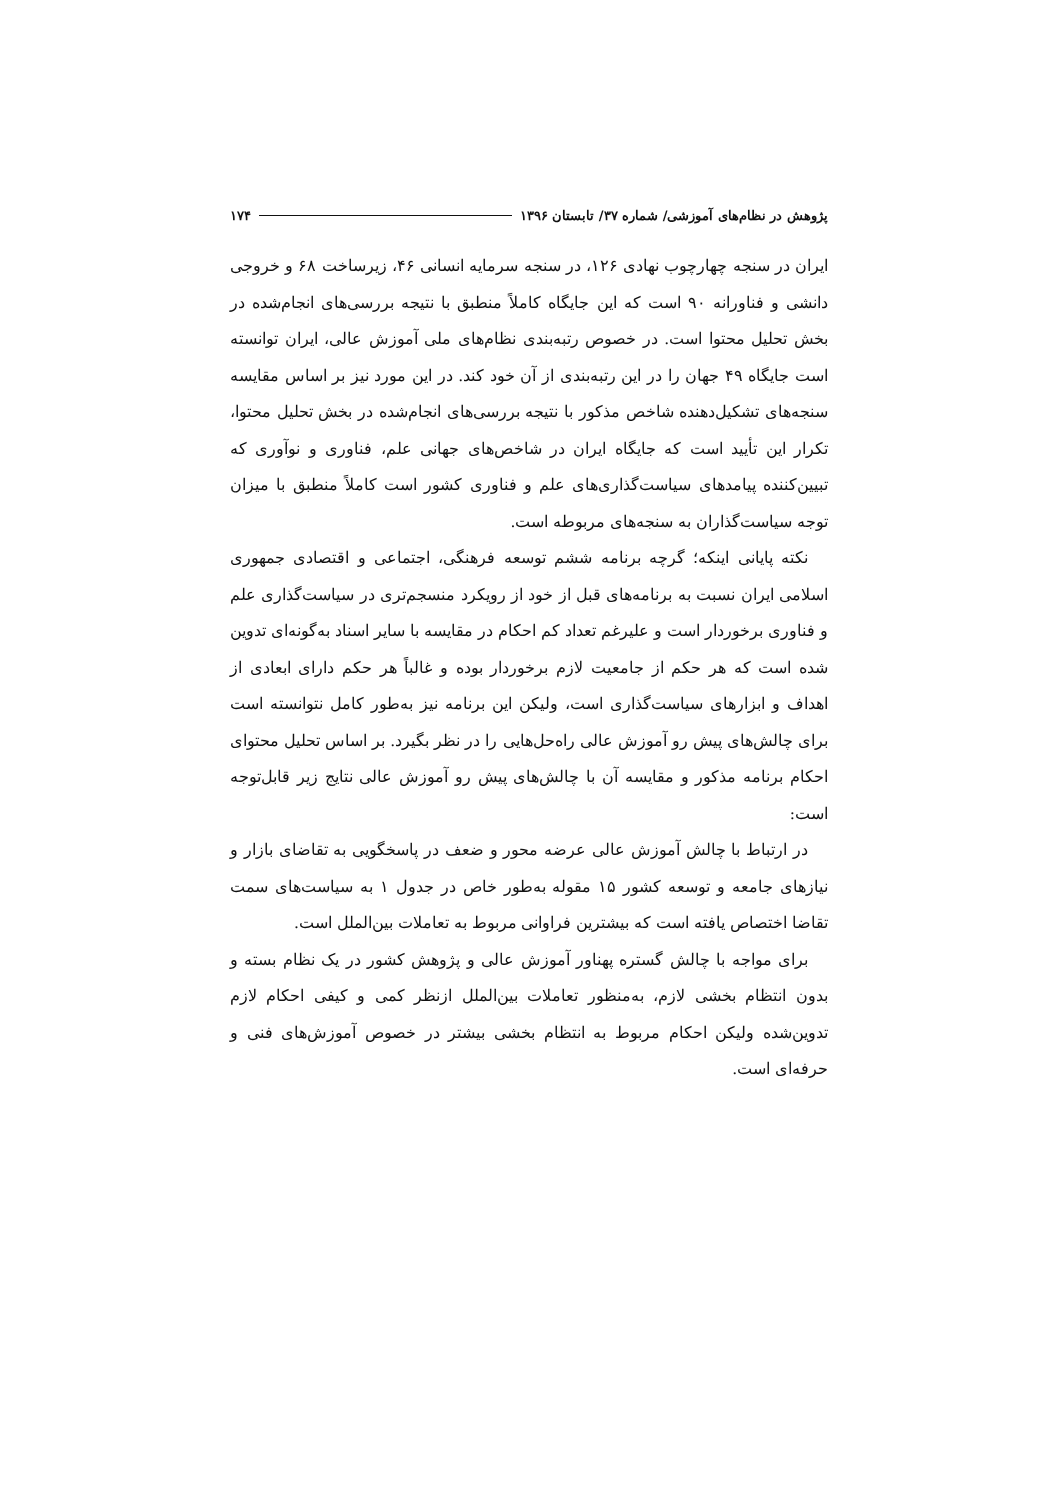پژوهش در نظام‌های آموزشی/ شماره ۳۷/ تابستان ۱۳۹۶ ۱۷۴
ایران در سنجه چهارچوب نهادی ۱۲۶، در سنجه سرمایه انسانی ۴۶، زیرساخت ۶۸ و خروجی دانشی و فناورانه ۹۰ است که این جایگاه کاملاً منطبق با نتیجه بررسی‌های انجام‌شده در بخش تحلیل محتوا است. در خصوص رتبه‌بندی نظام‌های ملی آموزش عالی، ایران توانسته است جایگاه ۴۹ جهان را در این رتبه‌بندی از آن خود کند. در این مورد نیز بر اساس مقایسه سنجه‌های تشکیل‌دهنده شاخص مذکور با نتیجه بررسی‌های انجام‌شده در بخش تحلیل محتوا، تکرار این تأیید است که جایگاه ایران در شاخص‌های جهانی علم، فناوری و نوآوری که تبیین‌کننده پیامدهای سیاست‌گذاری‌های علم و فناوری کشور است کاملاً منطبق با میزان توجه سیاست‌گذاران به سنجه‌های مربوطه است.
نکته پایانی اینکه؛ گرچه برنامه ششم توسعه فرهنگی، اجتماعی و اقتصادی جمهوری اسلامی ایران نسبت به برنامه‌های قبل از خود از رویکرد منسجم‌تری در سیاست‌گذاری علم و فناوری برخوردار است و علیرغم تعداد کم احکام در مقایسه با سایر اسناد به‌گونه‌ای تدوین شده است که هر حکم از جامعیت لازم برخوردار بوده و غالباً هر حکم دارای ابعادی از اهداف و ابزارهای سیاست‌گذاری است، ولیکن این برنامه نیز به‌طور کامل نتوانسته است برای چالش‌های پیش رو آموزش عالی راه‌حل‌هایی را در نظر بگیرد. بر اساس تحلیل محتوای احکام برنامه مذکور و مقایسه آن با چالش‌های پیش رو آموزش عالی نتایج زیر قابل‌توجه است:
در ارتباط با چالش آموزش عالی عرضه محور و ضعف در پاسخگویی به تقاضای بازار و نیازهای جامعه و توسعه کشور ۱۵ مقوله به‌طور خاص در جدول ۱ به سیاست‌های سمت تقاضا اختصاص یافته است که بیشترین فراوانی مربوط به تعاملات بین‌الملل است.
برای مواجه با چالش گستره پهناور آموزش عالی و پژوهش کشور در یک نظام بسته و بدون انتظام بخشی لازم، به‌منظور تعاملات بین‌الملل ازنظر کمی و کیفی احکام لازم تدوین‌شده ولیکن احکام مربوط به انتظام بخشی بیشتر در خصوص آموزش‌های فنی و حرفه‌ای است.